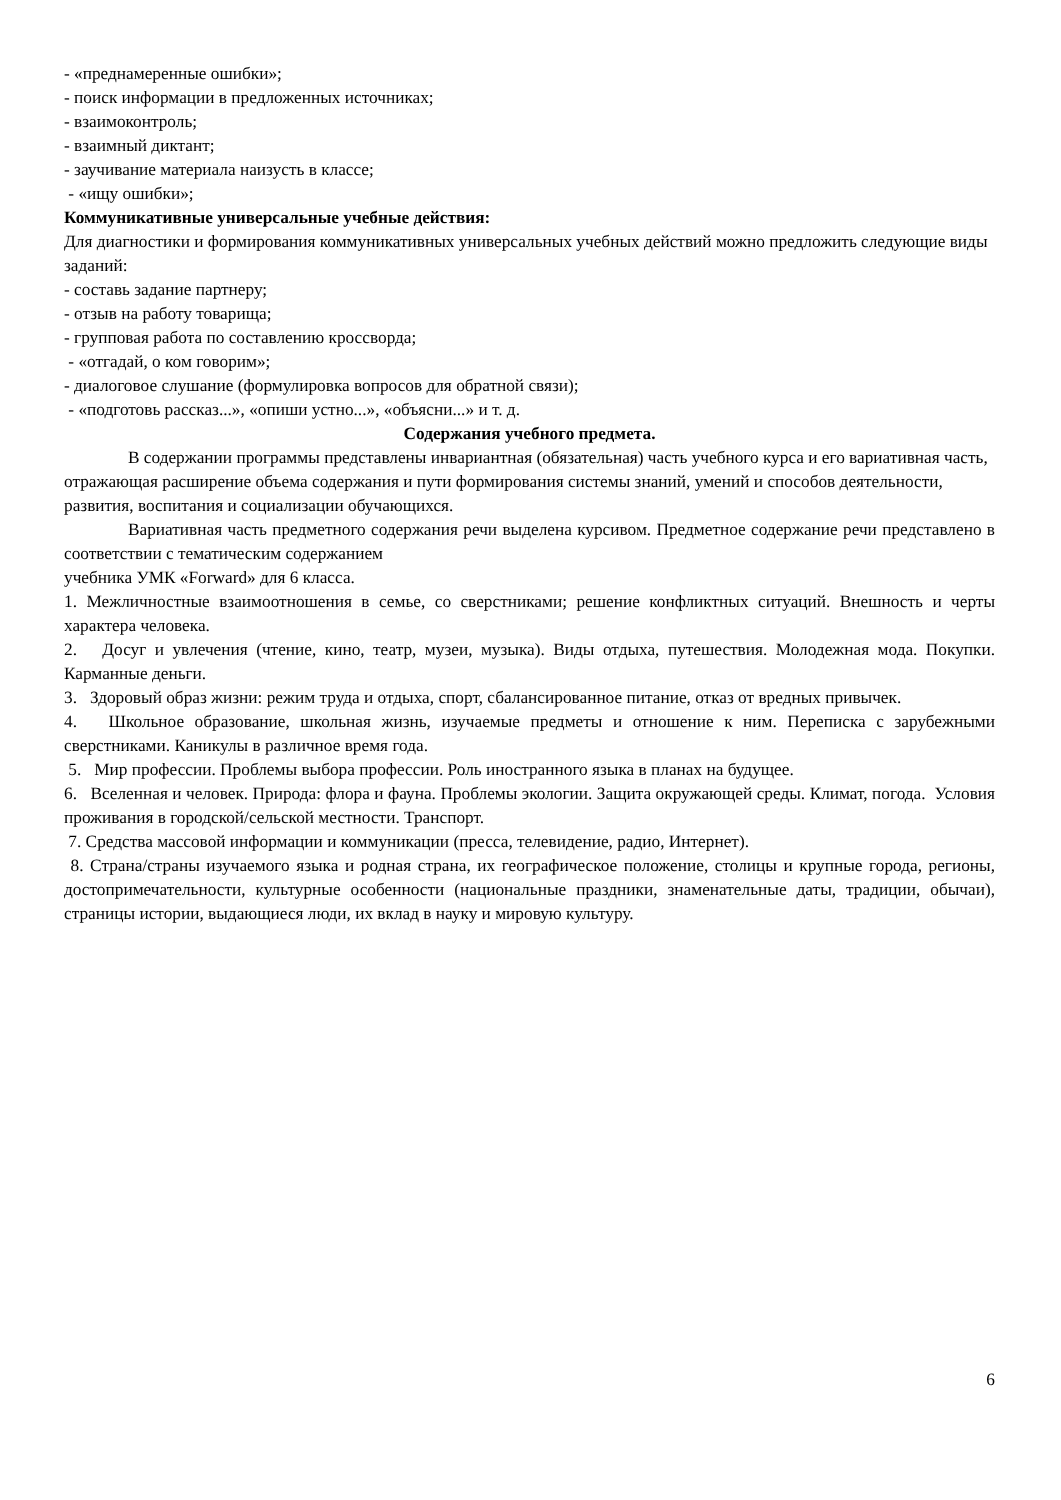- «преднамеренные ошибки»;
- поиск информации в предложенных источниках;
- взаимоконтроль;
- взаимный диктант;
- заучивание материала наизусть в классе;
- «ищу ошибки»;
Коммуникативные универсальные учебные действия:
Для диагностики и формирования коммуникативных универсальных учебных действий можно предложить следующие виды заданий:
- составь задание партнеру;
- отзыв на работу товарища;
- групповая работа по составлению кроссворда;
- «отгадай, о ком говорим»;
- диалоговое слушание (формулировка вопросов для обратной связи);
- «подготовь рассказ...», «опиши устно...», «объясни...» и т. д.
Содержания учебного предмета.
В содержании программы представлены инвариантная (обязательная) часть учебного курса и его вариативная часть, отражающая расширение объема содержания и пути формирования системы знаний, умений и способов деятельности, развития, воспитания и социализации обучающихся.
Вариативная часть предметного содержания речи выделена курсивом. Предметное содержание речи представлено в соответствии с тематическим содержанием
учебника УМК «Forward» для 6 класса.
1. Межличностные взаимоотношения в семье, со сверстниками; решение конфликтных ситуаций. Внешность и черты характера человека.
2. Досуг и увлечения (чтение, кино, театр, музеи, музыка). Виды отдыха, путешествия. Молодежная мода. Покупки. Карманные деньги.
3. Здоровый образ жизни: режим труда и отдыха, спорт, сбалансированное питание, отказ от вредных привычек.
4. Школьное образование, школьная жизнь, изучаемые предметы и отношение к ним. Переписка с зарубежными сверстниками. Каникулы в различное время года.
5. Мир профессии. Проблемы выбора профессии. Роль иностранного языка в планах на будущее.
6. Вселенная и человек. Природа: флора и фауна. Проблемы экологии. Защита окружающей среды. Климат, погода. Условия проживания в городской/сельской местности. Транспорт.
7. Средства массовой информации и коммуникации (пресса, телевидение, радио, Интернет).
8. Страна/страны изучаемого языка и родная страна, их географическое положение, столицы и крупные города, регионы, достопримечательности, культурные особенности (национальные праздники, знаменательные даты, традиции, обычаи), страницы истории, выдающиеся люди, их вклад в науку и мировую культуру.
6